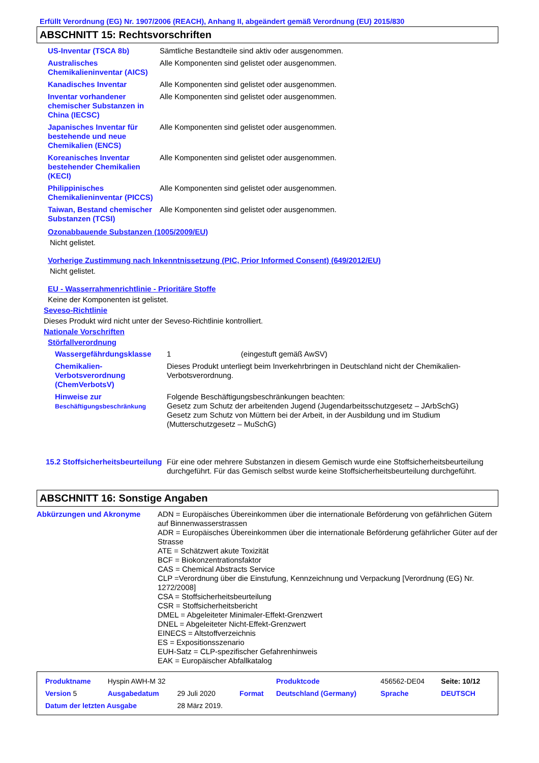Erfüllt Verordnung (EG) Nr. 1907/2006 (REACH), Anhang II, abgeändert gemäß Verordnung (EU) 2015/830
ABSCHNITT 15: Rechtsvorschriften
| US-Inventar (TSCA 8b) | Sämtliche Bestandteile sind aktiv oder ausgenommen. |
| Australisches Chemikalieninventar (AICS) | Alle Komponenten sind gelistet oder ausgenommen. |
| Kanadisches Inventar | Alle Komponenten sind gelistet oder ausgenommen. |
| Inventar vorhandener chemischer Substanzen in China (IECSC) | Alle Komponenten sind gelistet oder ausgenommen. |
| Japanisches Inventar für bestehende und neue Chemikalien (ENCS) | Alle Komponenten sind gelistet oder ausgenommen. |
| Koreanisches Inventar bestehender Chemikalien (KECI) | Alle Komponenten sind gelistet oder ausgenommen. |
| Philippinisches Chemikalieninventar (PICCS) | Alle Komponenten sind gelistet oder ausgenommen. |
| Taiwan, Bestand chemischer Substanzen (TCSI) | Alle Komponenten sind gelistet oder ausgenommen. |
Ozonabbauende Substanzen (1005/2009/EU)
Nicht gelistet.
Vorherige Zustimmung nach Inkenntnissetzung (PIC, Prior Informed Consent) (649/2012/EU)
Nicht gelistet.
EU - Wasserrahmenrichtlinie - Prioritäre Stoffe
Keine der Komponenten ist gelistet.
Seveso-Richtlinie
Dieses Produkt wird nicht unter der Seveso-Richtlinie kontrolliert.
Nationale Vorschriften
Störfallverordnung
| Wassergefährdungsklasse | 1 (eingestuft gemäß AwSV) |
| Chemikalien-Verbotsverordnung (ChemVerbotsV) | Dieses Produkt unterliegt beim Inverkehrbringen in Deutschland nicht der Chemikalien-Verbotsverordnung. |
| Hinweise zur Beschäftigungsbeschränkung | Folgende Beschäftigungsbeschränkungen beachten: Gesetz zum Schutz der arbeitenden Jugend (Jugendarbeitsschutzgesetz – JArbSchG) Gesetz zum Schutz von Müttern bei der Arbeit, in der Ausbildung und im Studium (Mutterschutzgesetz – MuSchG) |
| 15.2 Stoffsicherheitsbeurteilung | Für eine oder mehrere Substanzen in diesem Gemisch wurde eine Stoffsicherheitsbeurteilung durchgeführt. Für das Gemisch selbst wurde keine Stoffsicherheitsbeurteilung durchgeführt. |
ABSCHNITT 16: Sonstige Angaben
| Abkürzungen und Akronyme | ADN = Europäisches Übereinkommen über die internationale Beförderung von gefährlichen Gütern auf Binnenwasserstrassen ADR = Europäisches Übereinkommen über die internationale Beförderung gefährlicher Güter auf der Strasse ATE = Schätzwert akute Toxizität BCF = Biokonzentrationsfaktor CAS = Chemical Abstracts Service CLP =Verordnung über die Einstufung, Kennzeichnung und Verpackung [Verordnung (EG) Nr. 1272/2008] CSA = Stoffsicherheitsbeurteilung CSR = Stoffsicherheitsbericht DMEL = Abgeleiteter Minimaler-Effekt-Grenzwert DNEL = Abgeleiteter Nicht-Effekt-Grenzwert EINECS = Altstoffverzeichnis ES = Expositionsszenario EUH-Satz = CLP-spezifischer Gefahrenhinweis EAK = Europäischer Abfallkatalog |
| Produktname | Hyspin AWH-M 32 | | | Produktcode | 456562-DE04 | Seite: 10/12 |
| Version 5 | Ausgabedatum | 29 Juli 2020 | Format | Deutschland (Germany) | Sprache | DEUTSCH |
| Datum der letzten Ausgabe | | 28 März 2019. | | | | |